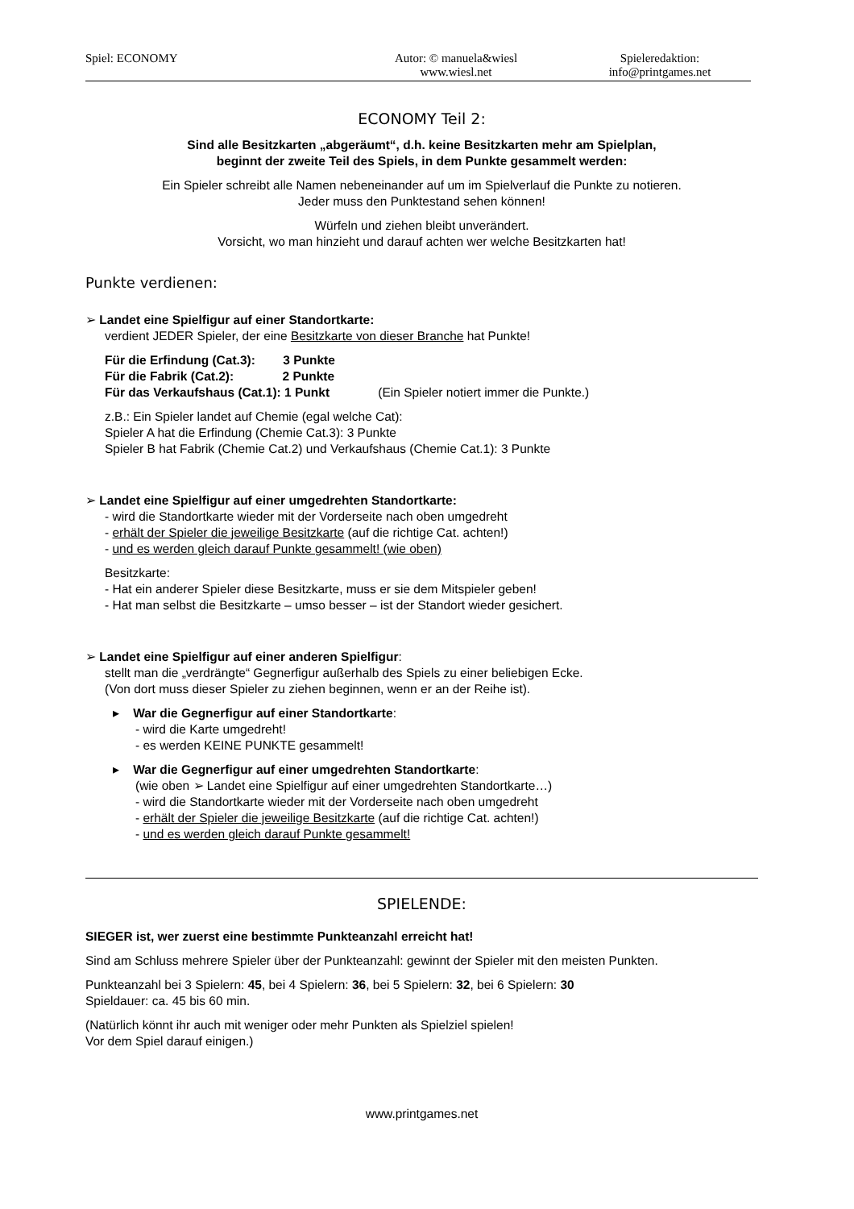Spiel: ECONOMY Autor: © manuela&wiesl
www.wiesl.net
Spieleredaktion:
info@printgames.net
ECONOMY Teil 2:
Sind alle Besitzkarten „abgeräumt“, d.h. keine Besitzkarten mehr am Spielplan,
beginnt der zweite Teil des Spiels, in dem Punkte gesammelt werden:
Ein Spieler schreibt alle Namen nebeneinander auf um im Spielverlauf die Punkte zu notieren.
Jeder muss den Punktestand sehen können!
Würfeln und ziehen bleibt unverändert.
Vorsicht, wo man hinzieht und darauf achten wer welche Besitzkarten hat!
Punkte verdienen:
➢ Landet eine Spielfigur auf einer Standortkarte:
verdient JEDER Spieler, der eine Besitzkarte von dieser Branche hat Punkte!
Für die Erfindung (Cat.3): 3 Punkte
Für die Fabrik (Cat.2): 2 Punkte
Für das Verkaufshaus (Cat.1): 1 Punkt (Ein Spieler notiert immer die Punkte.)
z.B.: Ein Spieler landet auf Chemie (egal welche Cat):
Spieler A hat die Erfindung (Chemie Cat.3): 3 Punkte
Spieler B hat Fabrik (Chemie Cat.2) und Verkaufshaus (Chemie Cat.1): 3 Punkte
➢ Landet eine Spielfigur auf einer umgedrehten Standortkarte:
- wird die Standortkarte wieder mit der Vorderseite nach oben umgedreht
- erhält der Spieler die jeweilige Besitzkarte (auf die richtige Cat. achten!)
- und es werden gleich darauf Punkte gesammelt! (wie oben)
Besitzkarte:
- Hat ein anderer Spieler diese Besitzkarte, muss er sie dem Mitspieler geben!
- Hat man selbst die Besitzkarte – umso besser – ist der Standort wieder gesichert.
➢ Landet eine Spielfigur auf einer anderen Spielfigur:
stellt man die „verdrängte“ Gegnerfigur außerhalb des Spiels zu einer beliebigen Ecke.
(Von dort muss dieser Spieler zu ziehen beginnen, wenn er an der Reihe ist).
▸ War die Gegnerfigur auf einer Standortkarte:
- wird die Karte umgedreht!
- es werden KEINE PUNKTE gesammelt!
▸ War die Gegnerfigur auf einer umgedrehten Standortkarte:
(wie oben ➢ Landet eine Spielfigur auf einer umgedrehten Standortkarte…)
- wird die Standortkarte wieder mit der Vorderseite nach oben umgedreht
- erhält der Spieler die jeweilige Besitzkarte (auf die richtige Cat. achten!)
- und es werden gleich darauf Punkte gesammelt!
SPIELENDE:
SIEGER ist, wer zuerst eine bestimmte Punkteanzahl erreicht hat!
Sind am Schluss mehrere Spieler über der Punkteanzahl: gewinnt der Spieler mit den meisten Punkten.
Punkteanzahl bei 3 Spielern: 45, bei 4 Spielern: 36, bei 5 Spielern: 32, bei 6 Spielern: 30
Spieldauer: ca. 45 bis 60 min.
(Natürlich könnt ihr auch mit weniger oder mehr Punkten als Spielziel spielen!
Vor dem Spiel darauf einigen.)
www.printgames.net